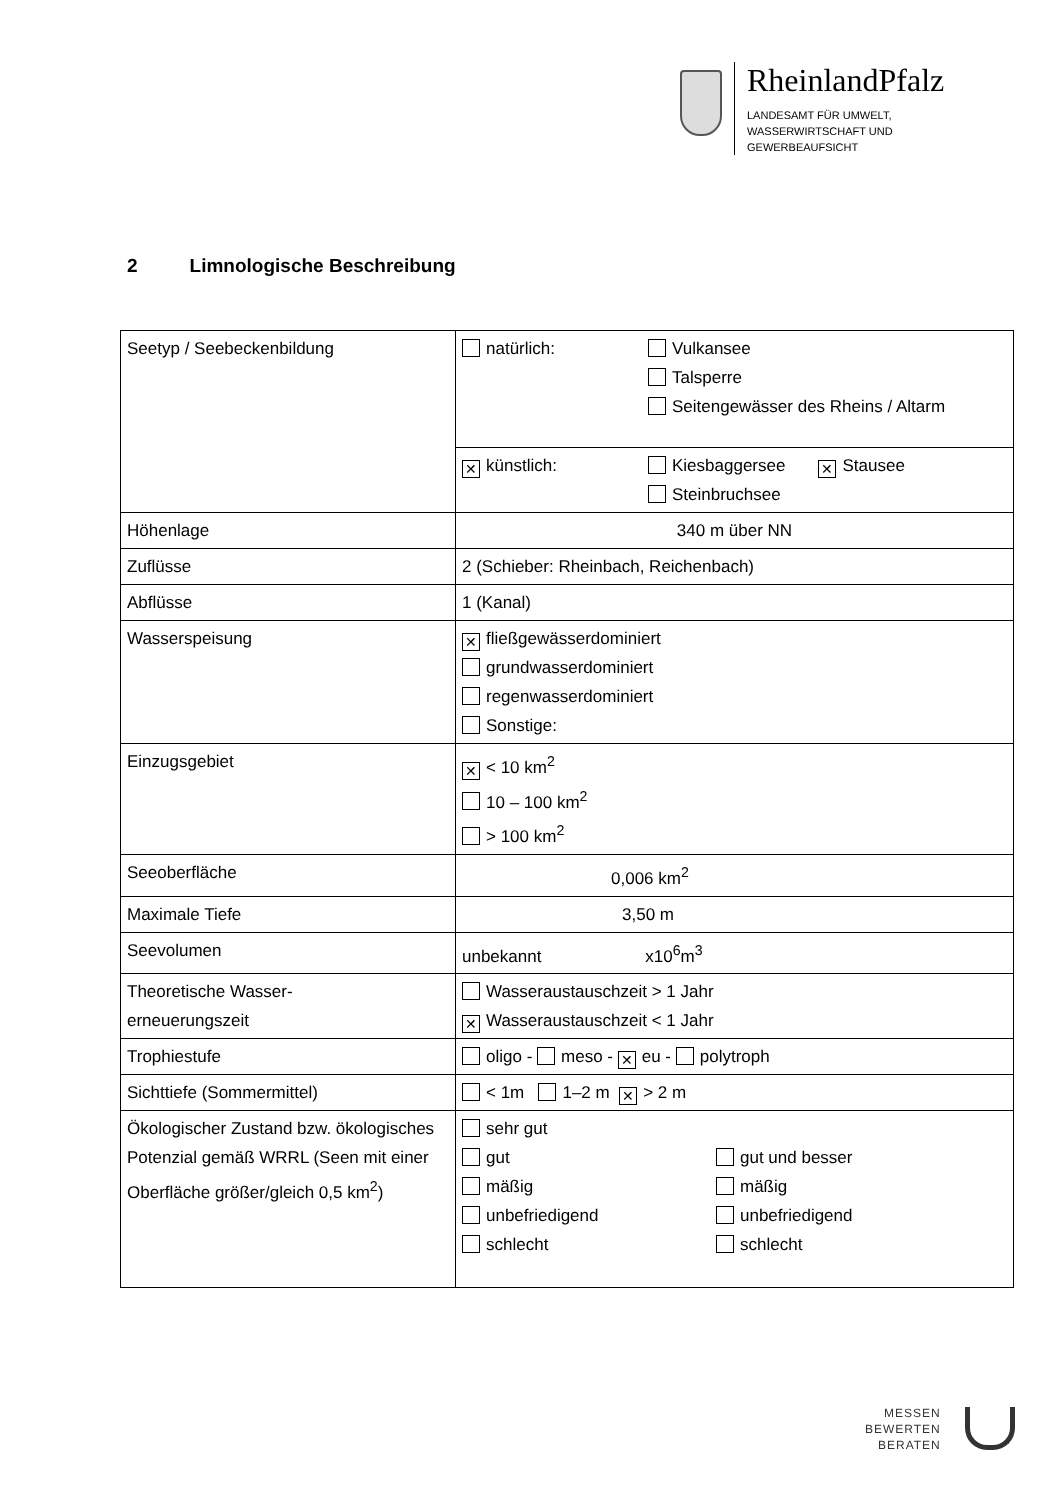RheinlandPfalz
LANDESAMT FÜR UMWELT,
WASSERWIRTSCHAFT UND
GEWERBEAUFSICHT
2 Limnologische Beschreibung
| Seetyp / Seebeckenbildung | natürlich: Vulkansee Talsperre Seitengewässer des Rheins / Altarm |
| | ✕ künstlich: Kiesbaggersee ✕ Stausee Steinbruchsee |
| Höhenlage | 340 m über NN |
| Zuflüsse | 2 (Schieber: Rheinbach, Reichenbach) |
| Abflüsse | 1 (Kanal) |
| Wasserspeisung | ✕ fließgewässerdominiert grundwasserdominiert regenwasserdominiert Sonstige: |
| Einzugsgebiet | ✕ < 10 km<sup>2</sup> 10 – 100 km<sup>2</sup> > 100 km<sup>2</sup> |
| Seeoberfläche | 0,006 km<sup>2</sup> |
| Maximale Tiefe | 3,50 m |
| Seevolumen | unbekannt x10<sup>6</sup>m<sup>3</sup> |
| Theoretische Wasser- erneuerungszeit | Wasseraustauschzeit > 1 Jahr ✕ Wasseraustauschzeit < 1 Jahr |
| Trophiestufe | oligo - meso - ✕ eu - polytroph |
| Sichttiefe (Sommermittel) | < 1m 1–2 m ✕ > 2 m |
| Ökologischer Zustand bzw. ökologisches Potenzial gemäß WRRL (Seen mit einer Oberfläche größer/gleich 0,5 km<sup>2</sup>) | sehr gut gut mäßig unbefriedigend schlecht gut und besser mäßig unbefriedigend schlecht |
MESSEN
BEWERTEN
BERATEN